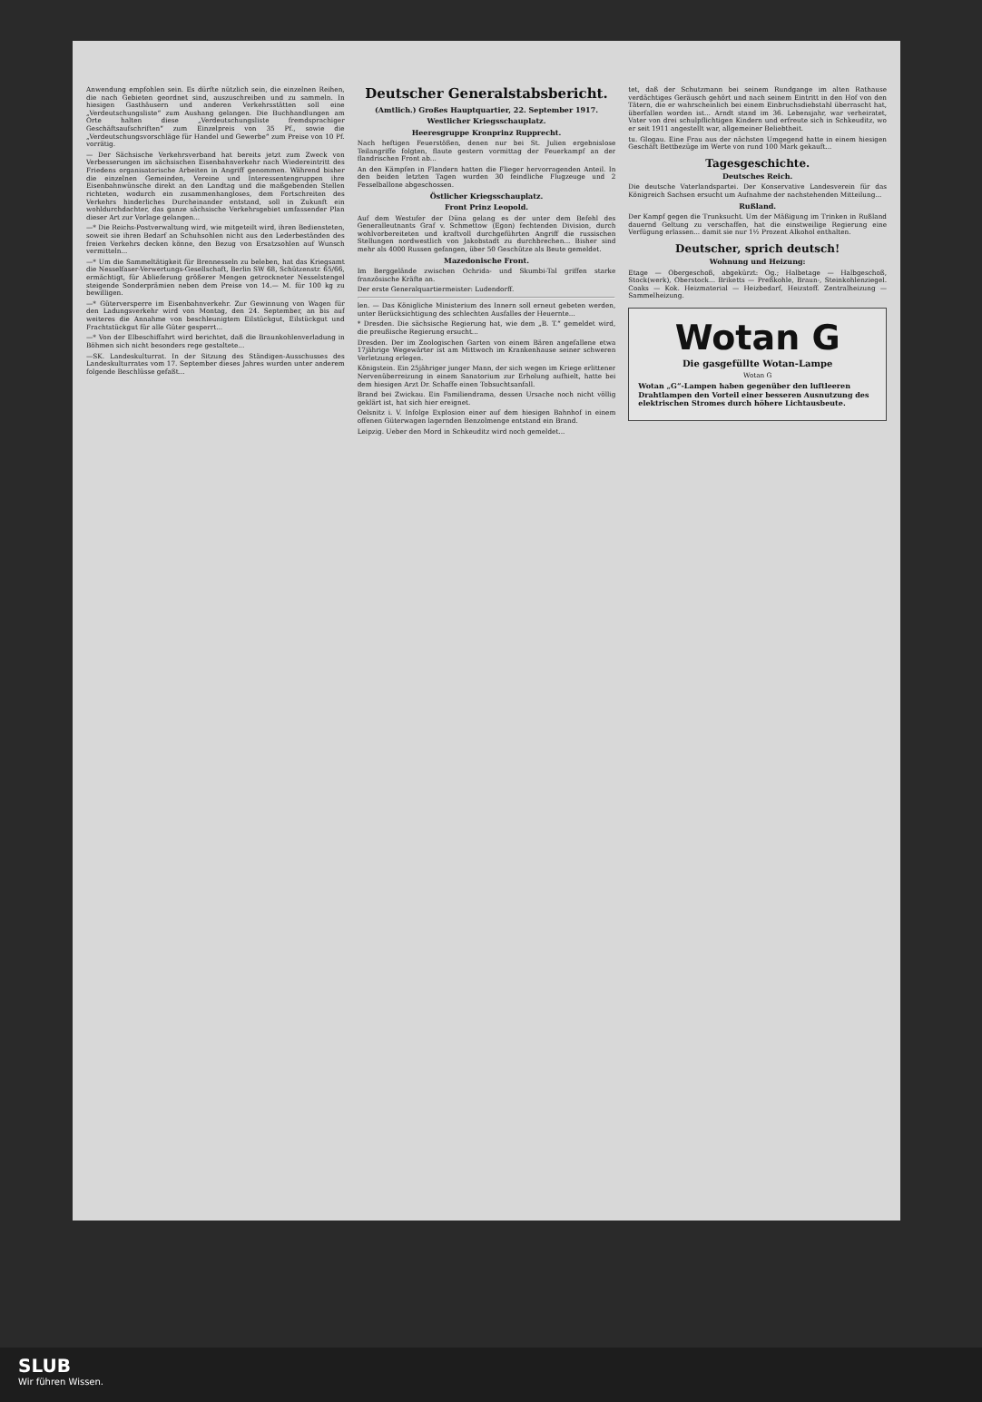Anwendung empfohlen sein. Es dürfte nützlich sein, die einzelnen Reihen, die nach Gebieten geordnet sind, auszuschreiben und zu sammeln. In hiesigen Gasthäusern und anderen Verkehrsstätten soll eine „Verdeutschungsliste“ zum Aushang gelangen. Die Buchhandlungen am Orte halten diese „Verdeutschungsliste fremdsprachiger Geschäftsaufschriften“ zum Einzelpreis von 35 Pf., sowie die „Verdeutschungsvorschläge für Handel und Gewerbe“ zum Preise von 10 Pf. vorrätig.
— Der Sächsische Verkehrsverband hat bereits jetzt zum Zweck von Verbesserungen im sächsischen Eisenbahnverkehr nach Wiedereintritt des Friedens organisatorische Arbeiten in Angriff genommen. Während bisher die einzelnen Gemeinden, Vereine und Interessentengruppen ihre Eisenbahnwünsche direkt an den Landtag und die maßgebenden Stellen richteten, wodurch ein zusammenhangloses, dem Fortschreiten des Verkehrs hinderliches Durcheinander entstand, soll in Zukunft ein wohldurchdachter, das ganze sächsische Verkehrsgebiet umfassender Plan dieser Art zur Vorlage gelangen...
—* Die Reichs-Postverwaltung wird, wie mitgeteilt wird, ihren Bediensteten, soweit sie ihren Bedarf an Schuhsohlen nicht aus den Lederbeständen des freien Verkehrs decken könne, den Bezug von Ersatzsohlen auf Wunsch vermitteln...
—* Um die Sammeltätigkeit für Brennesseln zu beleben, hat das Kriegsamt die Nesselfaser-Verwertungs-Gesellschaft, Berlin SW 68, Schützenstr. 65/66, ermächtigt, für Ablieferung größerer Mengen getrockneter Nesselstengel steigende Sonderprämien neben dem Preise von 14.— M. für 100 kg zu bewilligen.
—* Güterversperre im Eisenbahnverkehr. Zur Gewinnung von Wagen für den Ladungsverkehr wird von Montag, den 24. September, an bis auf weiteres die Annahme von beschleunigtem Eilstückgut, Eilstückgut und Frachtstückgut für alle Güter gesperrt...
—* Von der Elbeschiffahrt wird berichtet, daß die Braunkohlenverladung in Böhmen sich nicht besonders rege gestaltete...
—SK. Landeskulturrat. In der Sitzung des Ständigen-Ausschusses des Landeskulturrates vom 17. September dieses Jahres wurden unter anderem folgende Beschlüsse gefaßt...
Deutscher Generalstabsbericht.
(Amtlich.) Großes Hauptquartier, 22. September 1917.
Westlicher Kriegsschauplatz.
Heeresgruppe Kronprinz Rupprecht.
Nach heftigen Feuerstößen, denen nur bei St. Julien ergebnislose Teilangriffe folgten, flaute gestern vormittag der Feuerkampf an der flandrischen Front ab...
An den Kämpfen in Flandern hatten die Flieger hervorragenden Anteil. In den beiden letzten Tagen wurden 30 feindliche Flugzeuge und 2 Fesselballone abgeschossen.
Östlicher Kriegsschauplatz.
Front Prinz Leopold.
Auf dem Westufer der Düna gelang es der unter dem Befehl des Generalleutnants Graf v. Schmettow (Egon) fechtenden Division, durch wohlvorbereiteten und kraftvoll durchgeführten Angriff die russischen Stellungen nordwestlich von Jakobstadt zu durchbrechen... Bisher sind mehr als 4000 Russen gefangen, über 50 Geschütze als Beute gemeldet.
Mazedonische Front.
Im Berggelände zwischen Ochrida- und Skumbi-Tal griffen starke französische Kräfte an.
Der erste Generalquartiermeister: Ludendorff.
len. — Das Königliche Ministerium des Innern soll erneut gebeten werden, unter Berücksichtigung des schlechten Ausfalles der Heuernte...
* Dresden. Die sächsische Regierung hat, wie dem „B. T.“ gemeldet wird, die preußische Regierung ersucht...
Dresden. Der im Zoologischen Garten von einem Bären angefallene etwa 17jährige Wegewärter ist am Mittwoch im Krankenhause seiner schweren Verletzung erlegen.
Königstein. Ein 25jähriger junger Mann, der sich wegen im Kriege erlittener Nervenüberreizung in einem Sanatorium zur Erholung aufhielt, hatte bei dem hiesigen Arzt Dr. Schaffe einen Tobsuchtsanfall.
Brand bei Zwickau. Ein Familiendrama, dessen Ursache noch nicht völlig geklärt ist, hat sich hier ereignet.
Oelsnitz i. V. Infolge Explosion einer auf dem hiesigen Bahnhof in einem offenen Güterwagen lagernden Benzolmenge entstand ein Brand.
Leipzig. Ueber den Mord in Schkeuditz wird noch gemeldet...
tet, daß der Schutzmann bei seinem Rundgange im alten Rathause verdächtiges Geräusch gehört und nach seinem Eintritt in den Hof von den Tätern, die er wahrscheinlich bei einem Einbruchsdiebstahl überrascht hat, überfallen worden ist... Arndt stand im 36. Lebensjahr, war verheiratet, Vater von drei schulpflichtigen Kindern und erfreute sich in Schkeuditz, wo er seit 1911 angestellt war, allgemeiner Beliebtheit.
tu. Glogau. Eine Frau aus der nächsten Umgegend hatte in einem hiesigen Geschäft Bettbezüge im Werte von rund 100 Mark gekauft...
Tagesgeschichte.
Deutsches Reich.
Die deutsche Vaterlandspartei. Der Konservative Landesverein für das Königreich Sachsen ersucht um Aufnahme der nachstehenden Mitteilung...
Rußland.
Der Kampf gegen die Trunksucht. Um der Mäßigung im Trinken in Rußland dauernd Geltung zu verschaffen, hat die einstweilige Regierung eine Verfügung erlassen... damit sie nur 1½ Prozent Alkohol enthalten.
Deutscher, sprich deutsch!
Wohnung und Heizung:
Etage — Obergeschoß, abgekürzt: Og.; Halbetage — Halbgeschoß, Stock(werk), Oberstock... Briketts — Preßkohle, Braun-, Steinkohlenziegel. Coaks — Kok. Heizmaterial — Heizbedarf, Heizstoff. Zentralheizung — Sammelheizung.
Wotan G
Die gasgefüllte Wotan-Lampe
Wotan G
Wotan „G“-Lampen haben gegenüber den luftleeren Drahtlampen den Vorteil einer besseren Ausnutzung des elektrischen Stromes durch höhere Lichtausbeute.
SLUB
Wir führen Wissen.